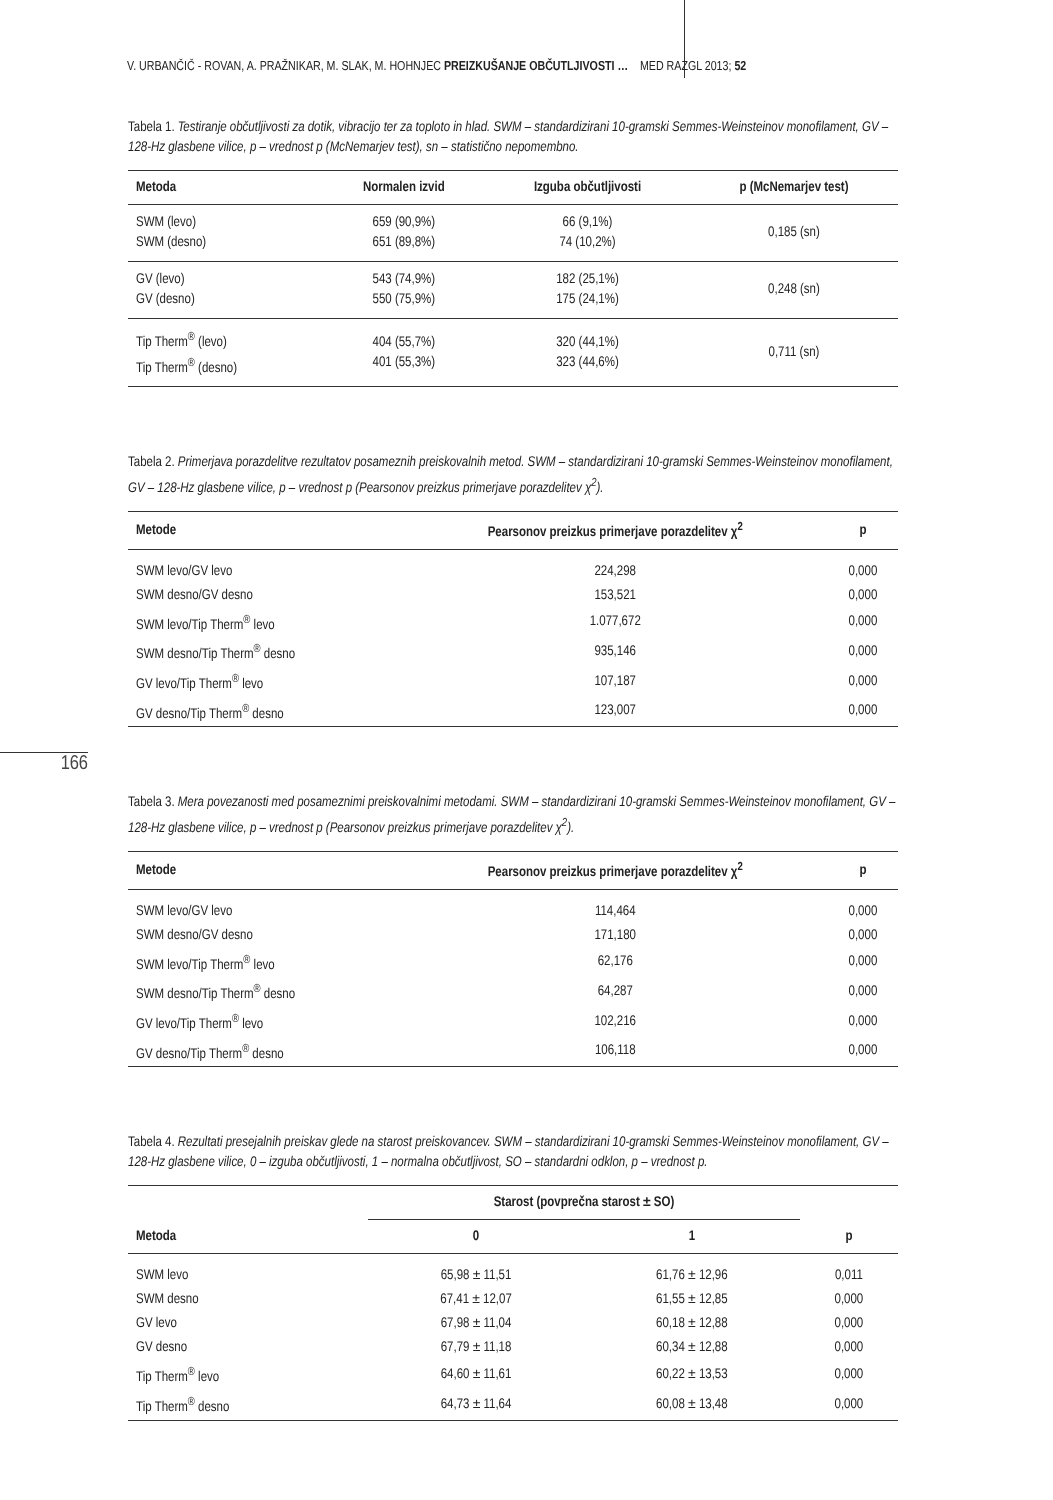V. URBANČIČ - ROVAN, A. PRAŽNIKAR, M. SLAK, M. HOHNJEC PREIZKUŠANJE OBČUTLJIVOSTI … MED RAZGL 2013; 52
166
Tabela 1. Testiranje občutljivosti za dotik, vibracijo ter za toploto in hlad. SWM – standardizirani 10-gramski Semmes-Weinsteinov monofilament, GV – 128-Hz glasbene vilice, p – vrednost p (McNemarjev test), sn – statistično nepomembno.
| Metoda | Normalen izvid | Izguba občutljivosti | p (McNemarjev test) |
| --- | --- | --- | --- |
| SWM (levo) SWM (desno) | 659 (90,9%) 651 (89,8%) | 66 (9,1%) 74 (10,2%) | 0,185 (sn) |
| GV (levo) GV (desno) | 543 (74,9%) 550 (75,9%) | 182 (25,1%) 175 (24,1%) | 0,248 (sn) |
| Tip Therm<sup>®</sup> (levo) Tip Therm<sup>®</sup> (desno) | 404 (55,7%) 401 (55,3%) | 320 (44,1%) 323 (44,6%) | 0,711 (sn) |
Tabela 2. Primerjava porazdelitve rezultatov posameznih preiskovalnih metod. SWM – standardizirani 10-gramski Semmes-Weinsteinov monofilament, GV – 128-Hz glasbene vilice, p – vrednost p (Pearsonov preizkus primerjave porazdelitev χ<sup>2</sup>).
| Metode | Pearsonov preizkus primerjave porazdelitev χ<sup>2</sup> | p |
| --- | --- | --- |
| SWM levo/GV levo | 224,298 | 0,000 |
| SWM desno/GV desno | 153,521 | 0,000 |
| SWM levo/Tip Therm<sup>®</sup> levo | 1.077,672 | 0,000 |
| SWM desno/Tip Therm<sup>®</sup> desno | 935,146 | 0,000 |
| GV levo/Tip Therm<sup>®</sup> levo | 107,187 | 0,000 |
| GV desno/Tip Therm<sup>®</sup> desno | 123,007 | 0,000 |
Tabela 3. Mera povezanosti med posameznimi preiskovalnimi metodami. SWM – standardizirani 10-gramski Semmes-Weinsteinov monofilament, GV – 128-Hz glasbene vilice, p – vrednost p (Pearsonov preizkus primerjave porazdelitev χ<sup>2</sup>).
| Metode | Pearsonov preizkus primerjave porazdelitev χ<sup>2</sup> | p |
| --- | --- | --- |
| SWM levo/GV levo | 114,464 | 0,000 |
| SWM desno/GV desno | 171,180 | 0,000 |
| SWM levo/Tip Therm<sup>®</sup> levo | 62,176 | 0,000 |
| SWM desno/Tip Therm<sup>®</sup> desno | 64,287 | 0,000 |
| GV levo/Tip Therm<sup>®</sup> levo | 102,216 | 0,000 |
| GV desno/Tip Therm<sup>®</sup> desno | 106,118 | 0,000 |
Tabela 4. Rezultati presejalnih preiskav glede na starost preiskovancev. SWM – standardizirani 10-gramski Semmes-Weinsteinov monofilament, GV – 128-Hz glasbene vilice, 0 – izguba občutljivosti, 1 – normalna občutljivost, SO – standardni odklon, p – vrednost p.
| Metoda | Starost (povprečna starost ± SO) | | p |
| --- | --- | --- | --- |
| | 0 | 1 | |
| SWM levo | 65,98 ± 11,51 | 61,76 ± 12,96 | 0,011 |
| SWM desno | 67,41 ± 12,07 | 61,55 ± 12,85 | 0,000 |
| GV levo | 67,98 ± 11,04 | 60,18 ± 12,88 | 0,000 |
| GV desno | 67,79 ± 11,18 | 60,34 ± 12,88 | 0,000 |
| Tip Therm<sup>®</sup> levo | 64,60 ± 11,61 | 60,22 ± 13,53 | 0,000 |
| Tip Therm<sup>®</sup> desno | 64,73 ± 11,64 | 60,08 ± 13,48 | 0,000 |